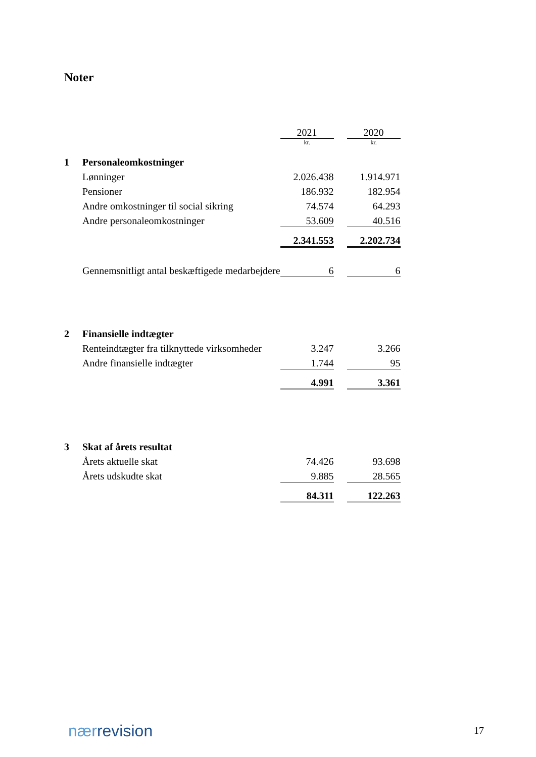Noter
| | | 2021 | | 2020 |
| | | kr. | | kr. |
| 1 | Personaleomkostninger | | | |
| | Lønninger | 2.026.438 | | 1.914.971 |
| | Pensioner | 186.932 | | 182.954 |
| | Andre omkostninger til social sikring | 74.574 | | 64.293 |
| | Andre personaleomkostninger | 53.609 | | 40.516 |
| | | 2.341.553 | | 2.202.734 |
| | Gennemsnitligt antal beskæftigede medarbejdere | 6 | | 6 |
| 2 | Finansielle indtægter | | | |
| | Renteindtægter fra tilknyttede virksomheder | 3.247 | | 3.266 |
| | Andre finansielle indtægter | 1.744 | | 95 |
| | | 4.991 | | 3.361 |
| 3 | Skat af årets resultat | | | |
| | Årets aktuelle skat | 74.426 | | 93.698 |
| | Årets udskudte skat | 9.885 | | 28.565 |
| | | 84.311 | | 122.263 |
nærrevision 17